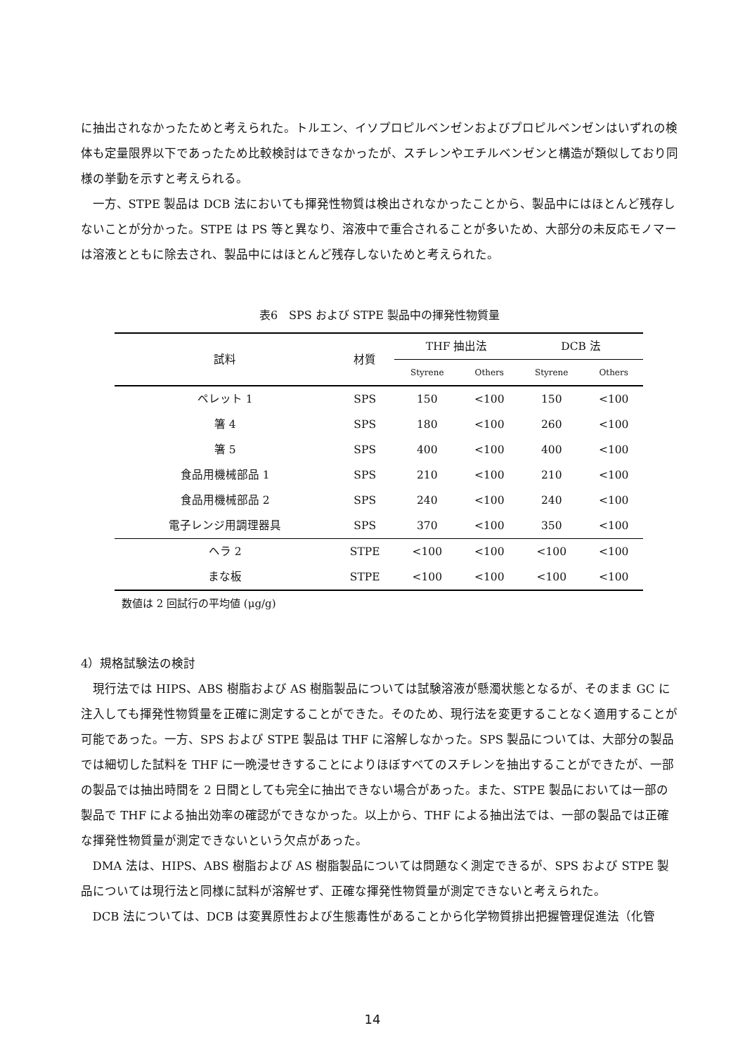に抽出されなかったためと考えられた。トルエン、イソプロピルベンゼンおよびプロピルベンゼンはいずれの検体も定量限界以下であったため比較検討はできなかったが、スチレンやエチルベンゼンと構造が類似しており同様の挙動を示すと考えられる。
一方、STPE 製品は DCB 法においても揮発性物質は検出されなかったことから、製品中にはほとんど残存しないことが分かった。STPE は PS 等と異なり、溶液中で重合されることが多いため、大部分の未反応モノマーは溶液とともに除去され、製品中にはほとんど残存しないためと考えられた。
表6　SPS および STPE 製品中の揮発性物質量
| 試料 | 材質 | THF 抽出法 | | DCB 法 | |
| --- | --- | --- | --- | --- | --- |
| | | Styrene | Others | Styrene | Others |
| ペレット 1 | SPS | 150 | <100 | 150 | <100 |
| 箸 4 | SPS | 180 | <100 | 260 | <100 |
| 箸 5 | SPS | 400 | <100 | 400 | <100 |
| 食品用機械部品 1 | SPS | 210 | <100 | 210 | <100 |
| 食品用機械部品 2 | SPS | 240 | <100 | 240 | <100 |
| 電子レンジ用調理器具 | SPS | 370 | <100 | 350 | <100 |
| ヘラ 2 | STPE | <100 | <100 | <100 | <100 |
| まな板 | STPE | <100 | <100 | <100 | <100 |
数値は 2 回試行の平均値 (μg/g)
4）規格試験法の検討
現行法では HIPS、ABS 樹脂および AS 樹脂製品については試験溶液が懸濁状態となるが、そのまま GC に注入しても揮発性物質量を正確に測定することができた。そのため、現行法を変更することなく適用することが可能であった。一方、SPS および STPE 製品は THF に溶解しなかった。SPS 製品については、大部分の製品では細切した試料を THF に一晩浸せきすることによりほぼすべてのスチレンを抽出することができたが、一部の製品では抽出時間を 2 日間としても完全に抽出できない場合があった。また、STPE 製品においては一部の製品で THF による抽出効率の確認ができなかった。以上から、THF による抽出法では、一部の製品では正確な揮発性物質量が測定できないという欠点があった。
DMA 法は、HIPS、ABS 樹脂および AS 樹脂製品については問題なく測定できるが、SPS および STPE 製品については現行法と同様に試料が溶解せず、正確な揮発性物質量が測定できないと考えられた。
DCB 法については、DCB は変異原性および生態毒性があることから化学物質排出把握管理促進法（化管
14